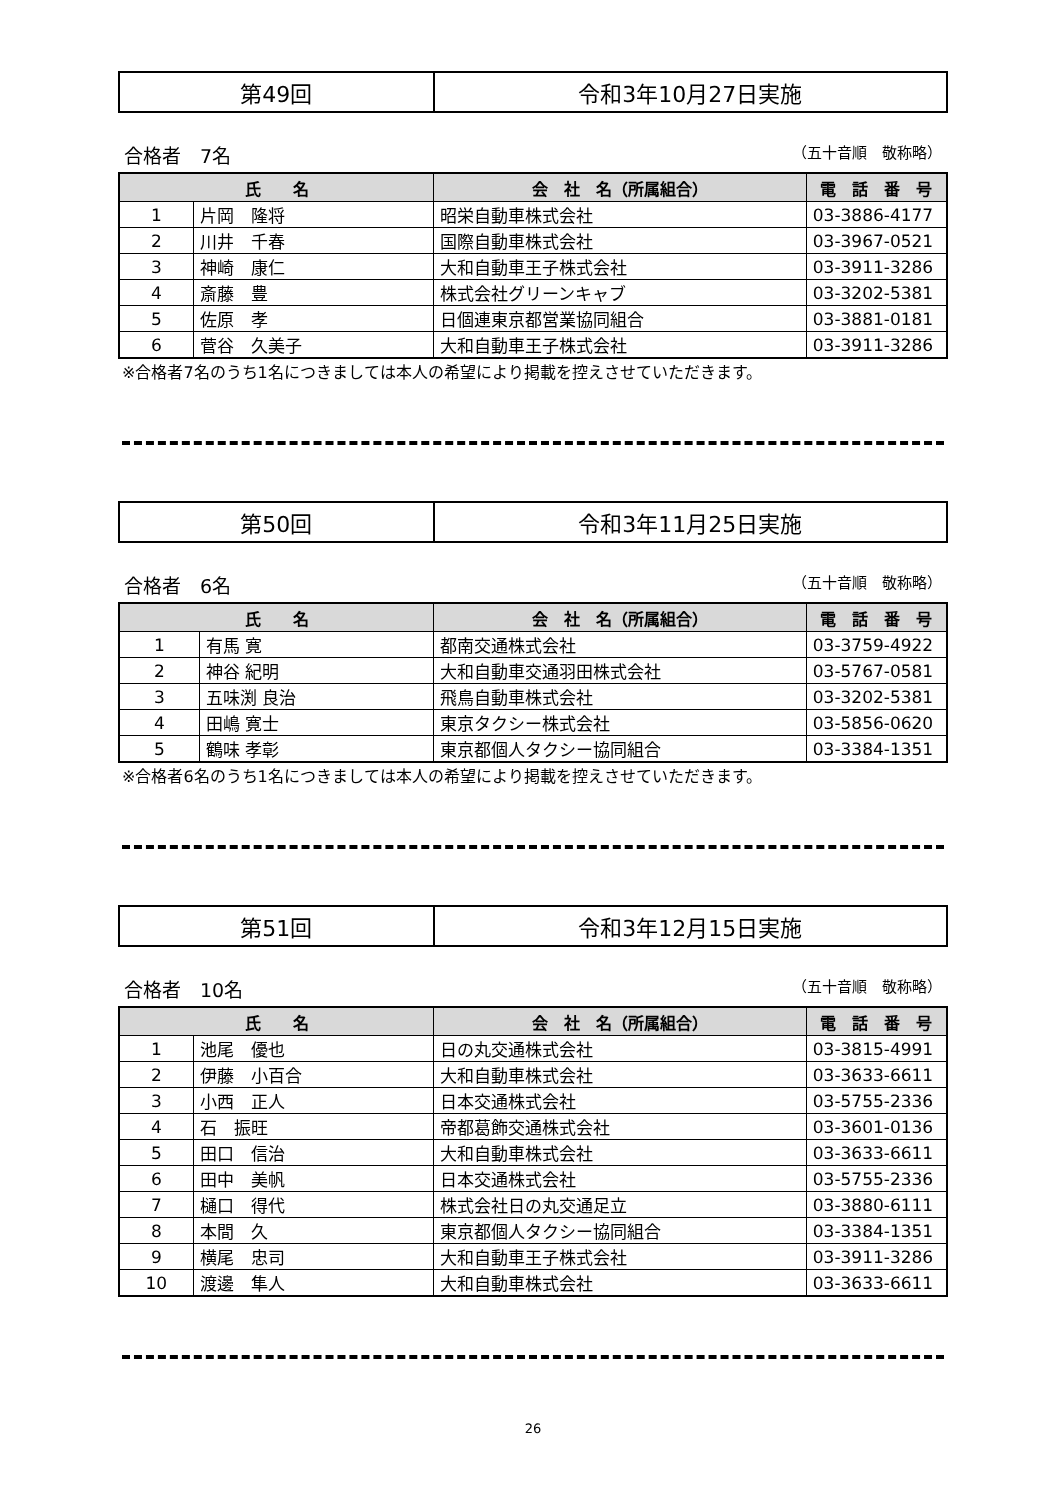| 第49回 | 令和3年10月27日実施 |
合格者　7名 （五十音順　敬称略）
| 氏 名 | | 会 社 名（所属組合） | 電 話 番 号 |
| --- | --- | --- | --- |
| 1 | 片岡 隆将 | 昭栄自動車株式会社 | 03-3886-4177 |
| 2 | 川井 千春 | 国際自動車株式会社 | 03-3967-0521 |
| 3 | 神崎 康仁 | 大和自動車王子株式会社 | 03-3911-3286 |
| 4 | 斎藤 豊 | 株式会社グリーンキャブ | 03-3202-5381 |
| 5 | 佐原 孝 | 日個連東京都営業協同組合 | 03-3881-0181 |
| 6 | 菅谷 久美子 | 大和自動車王子株式会社 | 03-3911-3286 |
※合格者7名のうち1名につきましては本人の希望により掲載を控えさせていただきます。
| 第50回 | 令和3年11月25日実施 |
合格者　6名 （五十音順　敬称略）
| 氏 名 | | 会 社 名（所属組合） | 電 話 番 号 |
| --- | --- | --- | --- |
| 1 | 有馬 寛 | 都南交通株式会社 | 03-3759-4922 |
| 2 | 神谷 紀明 | 大和自動車交通羽田株式会社 | 03-5767-0581 |
| 3 | 五味渕 良治 | 飛鳥自動車株式会社 | 03-3202-5381 |
| 4 | 田嶋 寛士 | 東京タクシー株式会社 | 03-5856-0620 |
| 5 | 鶴味 孝彰 | 東京都個人タクシー協同組合 | 03-3384-1351 |
※合格者6名のうち1名につきましては本人の希望により掲載を控えさせていただきます。
| 第51回 | 令和3年12月15日実施 |
合格者　10名 （五十音順　敬称略）
| 氏 名 | | 会 社 名（所属組合） | 電 話 番 号 |
| --- | --- | --- | --- |
| 1 | 池尾 優也 | 日の丸交通株式会社 | 03-3815-4991 |
| 2 | 伊藤 小百合 | 大和自動車株式会社 | 03-3633-6611 |
| 3 | 小西 正人 | 日本交通株式会社 | 03-5755-2336 |
| 4 | 石 振旺 | 帝都葛飾交通株式会社 | 03-3601-0136 |
| 5 | 田口 信治 | 大和自動車株式会社 | 03-3633-6611 |
| 6 | 田中 美帆 | 日本交通株式会社 | 03-5755-2336 |
| 7 | 樋口 得代 | 株式会社日の丸交通足立 | 03-3880-6111 |
| 8 | 本間 久 | 東京都個人タクシー協同組合 | 03-3384-1351 |
| 9 | 横尾 忠司 | 大和自動車王子株式会社 | 03-3911-3286 |
| 10 | 渡邊 隼人 | 大和自動車株式会社 | 03-3633-6611 |
26